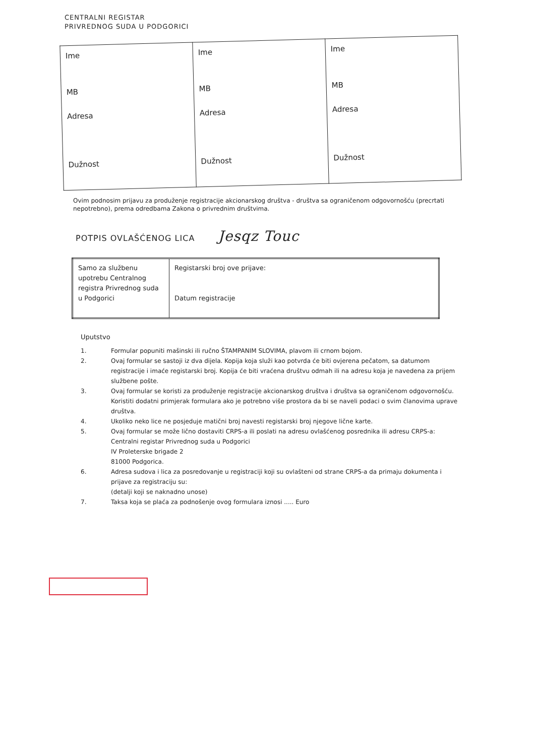CENTRALNI REGISTAR
PRIVREDNOG SUDA U PODGORICI
| Ime MB Adresa Dužnost | Ime MB Adresa Dužnost | Ime MB Adresa Dužnost |
Ovim podnosim prijavu za produženje registracije akcionarskog društva - društva sa ograničenom odgovornošću (precrtati nepotrebno), prema odredbama Zakona o privrednim društvima.
POTPIS OVLAŠĆENOG LICA Jesqz Touc
| Samo za službenu upotrebu Centralnog registra Privrednog suda u Podgorici | Registarski broj ove prijave: Datum registracije |
Uputstvo
1. Formular popuniti mašinski ili ručno ŠTAMPANIM SLOVIMA, plavom ili crnom bojom.
2. Ovaj formular se sastoji iz dva dijela. Kopija koja služi kao potvrda će biti ovjerena pečatom, sa datumom registracije i imaće registarski broj. Kopija će biti vraćena društvu odmah ili na adresu koja je navedena za prijem službene pošte.
3. Ovaj formular se koristi za produženje registracije akcionarskog društva i društva sa ograničenom odgovornošću. Koristiti dodatni primjerak formulara ako je potrebno više prostora da bi se naveli podaci o svim članovima uprave društva.
4. Ukoliko neko lice ne posjeduje matični broj navesti registarski broj njegove lične karte.
5. Ovaj formular se može lično dostaviti CRPS-a ili poslati na adresu ovlašćenog posrednika ili adresu CRPS-a:
Centralni registar Privrednog suda u Podgorici
IV Proleterske brigade 2
81000 Podgorica.
6. Adresa sudova i lica za posredovanje u registraciji koji su ovlašteni od strane CRPS-a da primaju dokumenta i prijave za registraciju su:
(detalji koji se naknadno unose)
7. Taksa koja se plaća za podnošenje ovog formulara iznosi ..... Euro